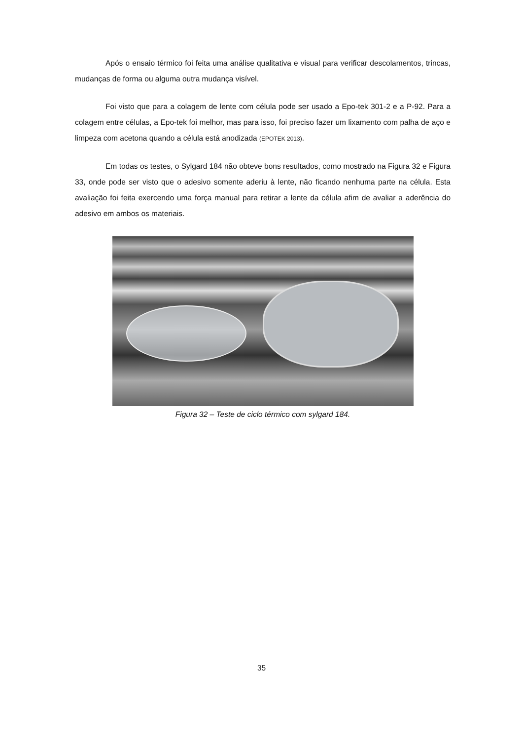Após o ensaio térmico foi feita uma análise qualitativa e visual para verificar descolamentos, trincas, mudanças de forma ou alguma outra mudança visível.
Foi visto que para a colagem de lente com célula pode ser usado a Epo-tek 301-2 e a P-92. Para a colagem entre células, a Epo-tek foi melhor, mas para isso, foi preciso fazer um lixamento com palha de aço e limpeza com acetona quando a célula está anodizada (EPOTEK 2013).
Em todas os testes, o Sylgard 184 não obteve bons resultados, como mostrado na Figura 32 e Figura 33, onde pode ser visto que o adesivo somente aderiu à lente, não ficando nenhuma parte na célula. Esta avaliação foi feita exercendo uma força manual para retirar a lente da célula afim de avaliar a aderência do adesivo em ambos os materiais.
Figura 32 – Teste de ciclo térmico com sylgard 184.
35